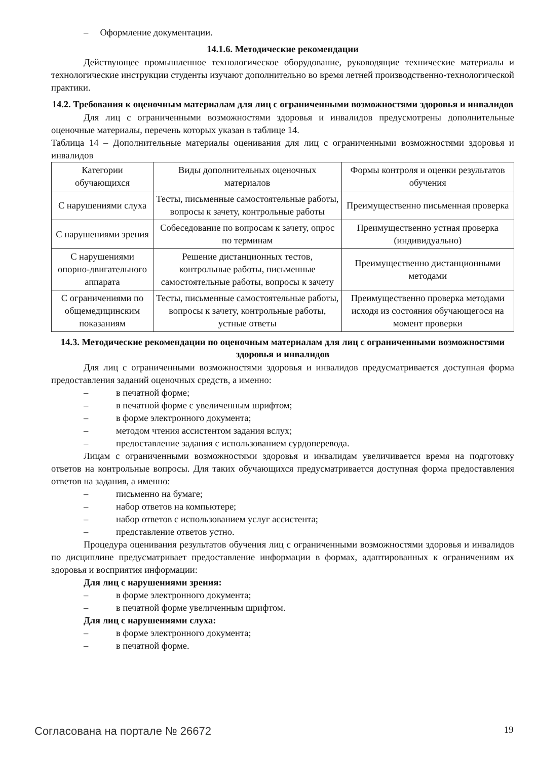– Оформление документации.
14.1.6. Методические рекомендации
Действующее промышленное технологическое оборудование, руководящие технические материалы и технологические инструкции студенты изучают дополнительно во время летней производственно-технологической практики.
14.2. Требования к оценочным материалам для лиц с ограниченными возможностями здоровья и инвалидов
Для лиц с ограниченными возможностями здоровья и инвалидов предусмотрены дополнительные оценочные материалы, перечень которых указан в таблице 14.
Таблица 14 – Дополнительные материалы оценивания для лиц с ограниченными возможностями здоровья и инвалидов
| Категории обучающихся | Виды дополнительных оценочных материалов | Формы контроля и оценки результатов обучения |
| С нарушениями слуха | Тесты, письменные самостоятельные работы, вопросы к зачету, контрольные работы | Преимущественно письменная проверка |
| С нарушениями зрения | Собеседование по вопросам к зачету, опрос по терминам | Преимущественно устная проверка (индивидуально) |
| С нарушениями опорно-двигательного аппарата | Решение дистанционных тестов, контрольные работы, письменные самостоятельные работы, вопросы к зачету | Преимущественно дистанционными методами |
| С ограничениями по общемедицинским показаниям | Тесты, письменные самостоятельные работы, вопросы к зачету, контрольные работы, устные ответы | Преимущественно проверка методами исходя из состояния обучающегося на момент проверки |
14.3. Методические рекомендации по оценочным материалам для лиц с ограниченными возможностями здоровья и инвалидов
Для лиц с ограниченными возможностями здоровья и инвалидов предусматривается доступная форма предоставления заданий оценочных средств, а именно:
– в печатной форме;
– в печатной форме с увеличенным шрифтом;
– в форме электронного документа;
– методом чтения ассистентом задания вслух;
– предоставление задания с использованием сурдоперевода.
Лицам с ограниченными возможностями здоровья и инвалидам увеличивается время на подготовку ответов на контрольные вопросы. Для таких обучающихся предусматривается доступная форма предоставления ответов на задания, а именно:
– письменно на бумаге;
– набор ответов на компьютере;
– набор ответов с использованием услуг ассистента;
– представление ответов устно.
Процедура оценивания результатов обучения лиц с ограниченными возможностями здоровья и инвалидов по дисциплине предусматривает предоставление информации в формах, адаптированных к ограничениям их здоровья и восприятия информации:
Для лиц с нарушениями зрения:
– в форме электронного документа;
– в печатной форме увеличенным шрифтом.
Для лиц с нарушениями слуха:
– в форме электронного документа;
– в печатной форме.
Согласована на портале № 26672 19